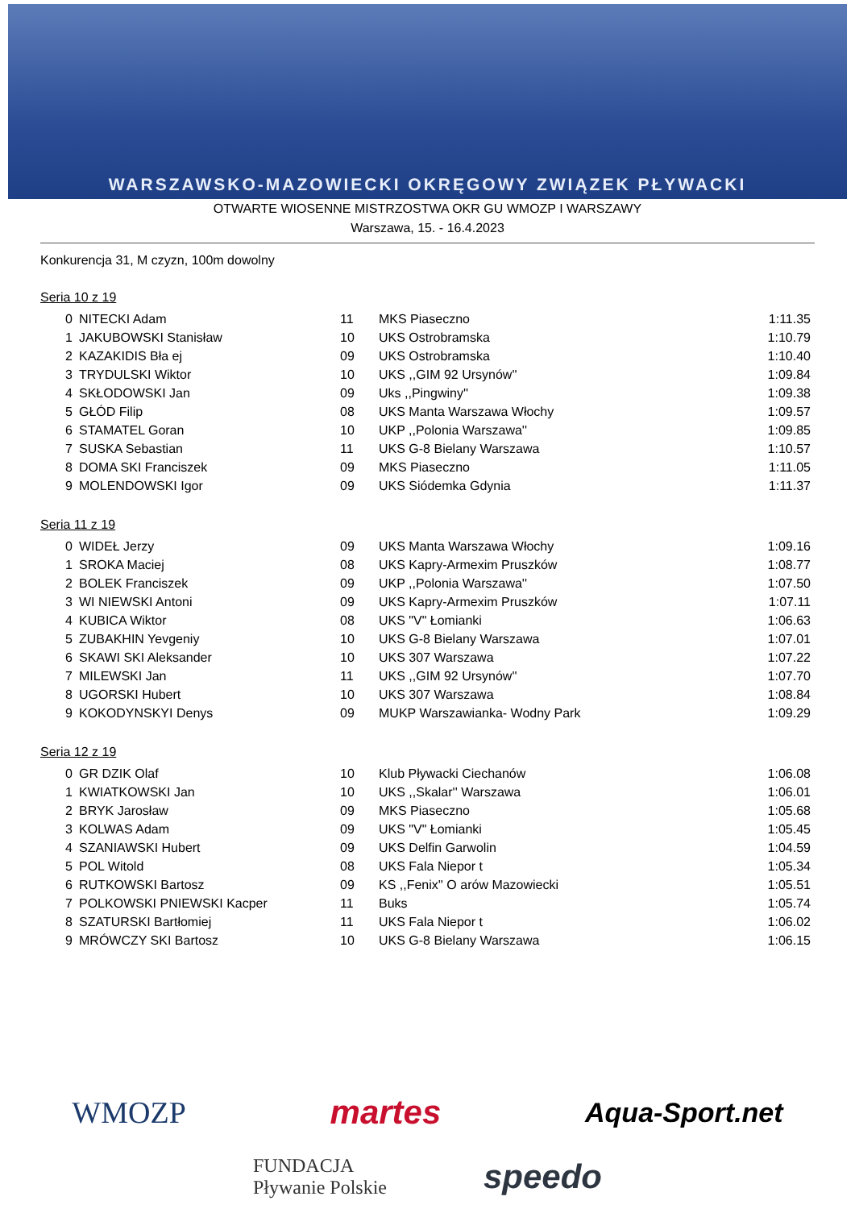WARSZAWSKO-MAZOWIECKI OKRĘGOWY ZWIĄZEK PŁYWACKI
OTWARTE WIOSENNE MISTRZOSTWA OKR GU WMOZP I WARSZAWY
Warszawa, 15. - 16.4.2023
Konkurencja 31, M czyzn, 100m dowolny
Seria 10 z 19
| 0 | NITECKI Adam | 11 | MKS Piaseczno | 1:11.35 |
| 1 | JAKUBOWSKI Stanisław | 10 | UKS Ostrobramska | 1:10.79 |
| 2 | KAZAKIDIS Bła ej | 09 | UKS Ostrobramska | 1:10.40 |
| 3 | TRYDULSKI Wiktor | 10 | UKS ,,GIM 92 Ursynów'' | 1:09.84 |
| 4 | SKŁODOWSKI Jan | 09 | Uks ,,Pingwiny'' | 1:09.38 |
| 5 | GŁÓD Filip | 08 | UKS Manta Warszawa Włochy | 1:09.57 |
| 6 | STAMATEL Goran | 10 | UKP ,,Polonia Warszawa'' | 1:09.85 |
| 7 | SUSKA Sebastian | 11 | UKS G-8 Bielany Warszawa | 1:10.57 |
| 8 | DOMA SKI Franciszek | 09 | MKS Piaseczno | 1:11.05 |
| 9 | MOLENDOWSKI Igor | 09 | UKS Siódemka Gdynia | 1:11.37 |
Seria 11 z 19
| 0 | WIDEŁ Jerzy | 09 | UKS Manta Warszawa Włochy | 1:09.16 |
| 1 | SROKA Maciej | 08 | UKS Kapry-Armexim Pruszków | 1:08.77 |
| 2 | BOLEK Franciszek | 09 | UKP ,,Polonia Warszawa'' | 1:07.50 |
| 3 | WI NIEWSKI Antoni | 09 | UKS Kapry-Armexim Pruszków | 1:07.11 |
| 4 | KUBICA Wiktor | 08 | UKS "V" Łomianki | 1:06.63 |
| 5 | ZUBAKHIN Yevgeniy | 10 | UKS G-8 Bielany Warszawa | 1:07.01 |
| 6 | SKAWI SKI Aleksander | 10 | UKS 307 Warszawa | 1:07.22 |
| 7 | MILEWSKI Jan | 11 | UKS ,,GIM 92 Ursynów'' | 1:07.70 |
| 8 | UGORSKI Hubert | 10 | UKS 307 Warszawa | 1:08.84 |
| 9 | KOKODYNSKYI Denys | 09 | MUKP Warszawianka- Wodny Park | 1:09.29 |
Seria 12 z 19
| 0 | GR DZIK Olaf | 10 | Klub Pływacki Ciechanów | 1:06.08 |
| 1 | KWIATKOWSKI Jan | 10 | UKS ,,Skalar'' Warszawa | 1:06.01 |
| 2 | BRYK Jarosław | 09 | MKS Piaseczno | 1:05.68 |
| 3 | KOLWAS Adam | 09 | UKS "V" Łomianki | 1:05.45 |
| 4 | SZANIAWSKI Hubert | 09 | UKS Delfin Garwolin | 1:04.59 |
| 5 | POL Witold | 08 | UKS Fala Niepor t | 1:05.34 |
| 6 | RUTKOWSKI Bartosz | 09 | KS ,,Fenix'' O arów Mazowiecki | 1:05.51 |
| 7 | POLKOWSKI PNIEWSKI Kacper | 11 | Buks | 1:05.74 |
| 8 | SZATURSKI Bartłomiej | 11 | UKS Fala Niepor t | 1:06.02 |
| 9 | MRÓWCZY SKI Bartosz | 10 | UKS G-8 Bielany Warszawa | 1:06.15 |
WMOZP martes Aqua-Sport.net
FUNDACJA
Pływanie Polskie speedo